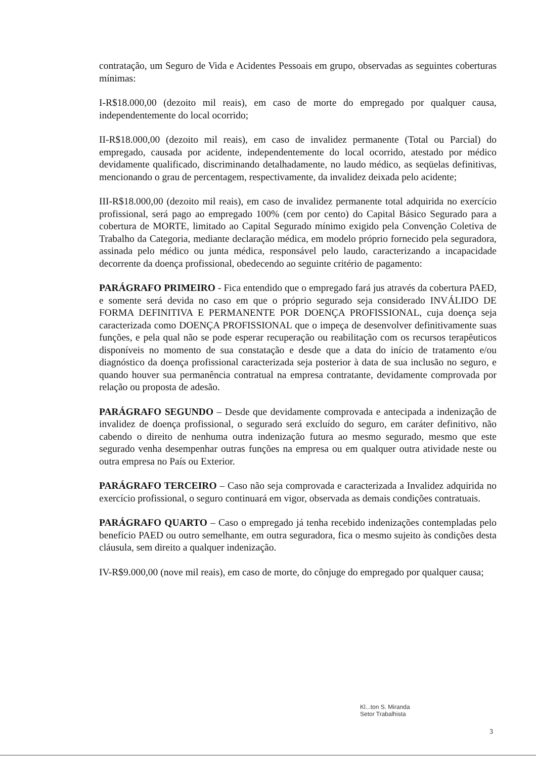contratação, um Seguro de Vida e Acidentes Pessoais em grupo, observadas as seguintes coberturas mínimas:
I-R$18.000,00 (dezoito mil reais), em caso de morte do empregado por qualquer causa, independentemente do local ocorrido;
II-R$18.000,00 (dezoito mil reais), em caso de invalidez permanente (Total ou Parcial) do empregado, causada por acidente, independentemente do local ocorrido, atestado por médico devidamente qualificado, discriminando detalhadamente, no laudo médico, as seqüelas definitivas, mencionando o grau de percentagem, respectivamente, da invalidez deixada pelo acidente;
III-R$18.000,00 (dezoito mil reais), em caso de invalidez permanente total adquirida no exercício profissional, será pago ao empregado 100% (cem por cento) do Capital Básico Segurado para a cobertura de MORTE, limitado ao Capital Segurado mínimo exigido pela Convenção Coletiva de Trabalho da Categoria, mediante declaração médica, em modelo próprio fornecido pela seguradora, assinada pelo médico ou junta médica, responsável pelo laudo, caracterizando a incapacidade decorrente da doença profissional, obedecendo ao seguinte critério de pagamento:
PARÁGRAFO PRIMEIRO - Fica entendido que o empregado fará jus através da cobertura PAED, e somente será devida no caso em que o próprio segurado seja considerado INVÁLIDO DE FORMA DEFINITIVA E PERMANENTE POR DOENÇA PROFISSIONAL, cuja doença seja caracterizada como DOENÇA PROFISSIONAL que o impeça de desenvolver definitivamente suas funções, e pela qual não se pode esperar recuperação ou reabilitação com os recursos terapêuticos disponíveis no momento de sua constatação e desde que a data do início de tratamento e/ou diagnóstico da doença profissional caracterizada seja posterior à data de sua inclusão no seguro, e quando houver sua permanência contratual na empresa contratante, devidamente comprovada por relação ou proposta de adesão.
PARÁGRAFO SEGUNDO – Desde que devidamente comprovada e antecipada a indenização de invalidez de doença profissional, o segurado será excluído do seguro, em caráter definitivo, não cabendo o direito de nenhuma outra indenização futura ao mesmo segurado, mesmo que este segurado venha desempenhar outras funções na empresa ou em qualquer outra atividade neste ou outra empresa no País ou Exterior.
PARÁGRAFO TERCEIRO – Caso não seja comprovada e caracterizada a Invalidez adquirida no exercício profissional, o seguro continuará em vigor, observada as demais condições contratuais.
PARÁGRAFO QUARTO – Caso o empregado já tenha recebido indenizações contempladas pelo benefício PAED ou outro semelhante, em outra seguradora, fica o mesmo sujeito às condições desta cláusula, sem direito a qualquer indenização.
IV-R$9.000,00 (nove mil reais), em caso de morte, do cônjuge do empregado por qualquer causa;
Kl...ton S. Miranda
Setor Trabalhista
3